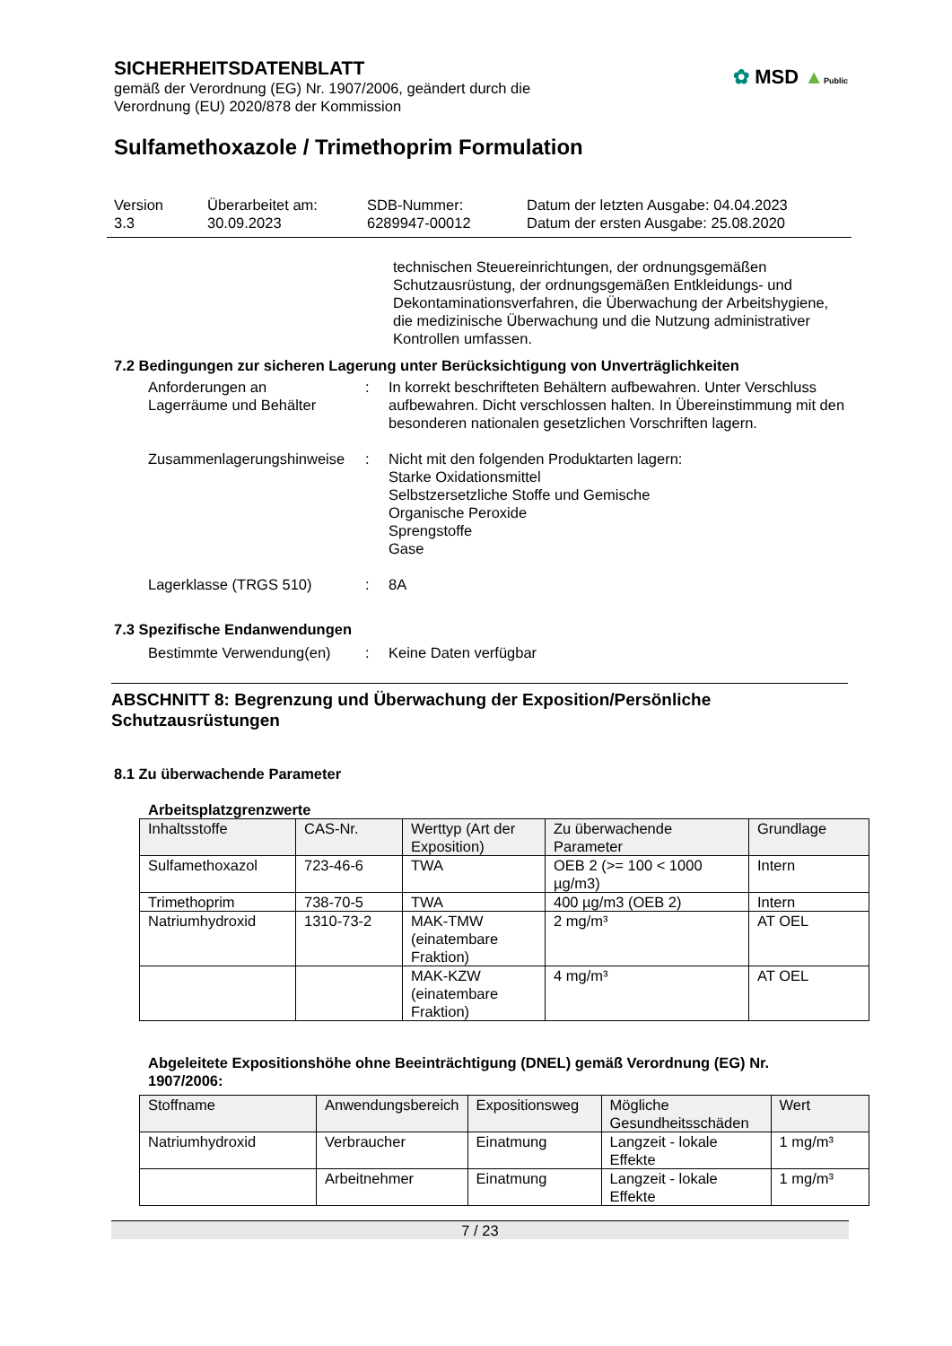SICHERHEITSDATENBLATT
gemäß der Verordnung (EG) Nr. 1907/2006, geändert durch die
Verordnung (EU) 2020/878 der Kommission
✿ MSD ▲Public
Sulfamethoxazole / Trimethoprim Formulation
Version
3.3
Überarbeitet am:
30.09.2023
SDB-Nummer:
6289947-00012
Datum der letzten Ausgabe: 04.04.2023
Datum der ersten Ausgabe: 25.08.2020
technischen Steuereinrichtungen, der ordnungsgemäßen Schutzausrüstung, der ordnungsgemäßen Entkleidungs- und Dekontaminationsverfahren, die Überwachung der Arbeitshygiene, die medizinische Überwachung und die Nutzung administrativer Kontrollen umfassen.
7.2 Bedingungen zur sicheren Lagerung unter Berücksichtigung von Unverträglichkeiten
Anforderungen an
Lagerräume und Behälter
: In korrekt beschrifteten Behältern aufbewahren. Unter Verschluss aufbewahren. Dicht verschlossen halten. In Übereinstimmung mit den besonderen nationalen gesetzlichen Vorschriften lagern.
Zusammenlagerungshinweise
: Nicht mit den folgenden Produktarten lagern:
Starke Oxidationsmittel
Selbstzersetzliche Stoffe und Gemische
Organische Peroxide
Sprengstoffe
Gase
Lagerklasse (TRGS 510) : 8A
7.3 Spezifische Endanwendungen
Bestimmte Verwendung(en) : Keine Daten verfügbar
ABSCHNITT 8: Begrenzung und Überwachung der Exposition/Persönliche Schutzausrüstungen
8.1 Zu überwachende Parameter
Arbeitsplatzgrenzwerte
| Inhaltsstoffe | CAS-Nr. | Werttyp (Art der Exposition) | Zu überwachende Parameter | Grundlage |
| --- | --- | --- | --- | --- |
| Sulfamethoxazol | 723-46-6 | TWA | OEB 2 (>= 100 < 1000 µg/m3) | Intern |
| Trimethoprim | 738-70-5 | TWA | 400 µg/m3 (OEB 2) | Intern |
| Natriumhydroxid | 1310-73-2 | MAK-TMW (einatembare Fraktion) | 2 mg/m³ | AT OEL |
| | | MAK-KZW (einatembare Fraktion) | 4 mg/m³ | AT OEL |
Abgeleitete Expositionshöhe ohne Beeinträchtigung (DNEL) gemäß Verordnung (EG) Nr. 1907/2006:
| Stoffname | Anwendungsbereich | Expositionsweg | Mögliche Gesundheitsschäden | Wert |
| --- | --- | --- | --- | --- |
| Natriumhydroxid | Verbraucher | Einatmung | Langzeit - lokale Effekte | 1 mg/m³ |
| | Arbeitnehmer | Einatmung | Langzeit - lokale Effekte | 1 mg/m³ |
7 / 23